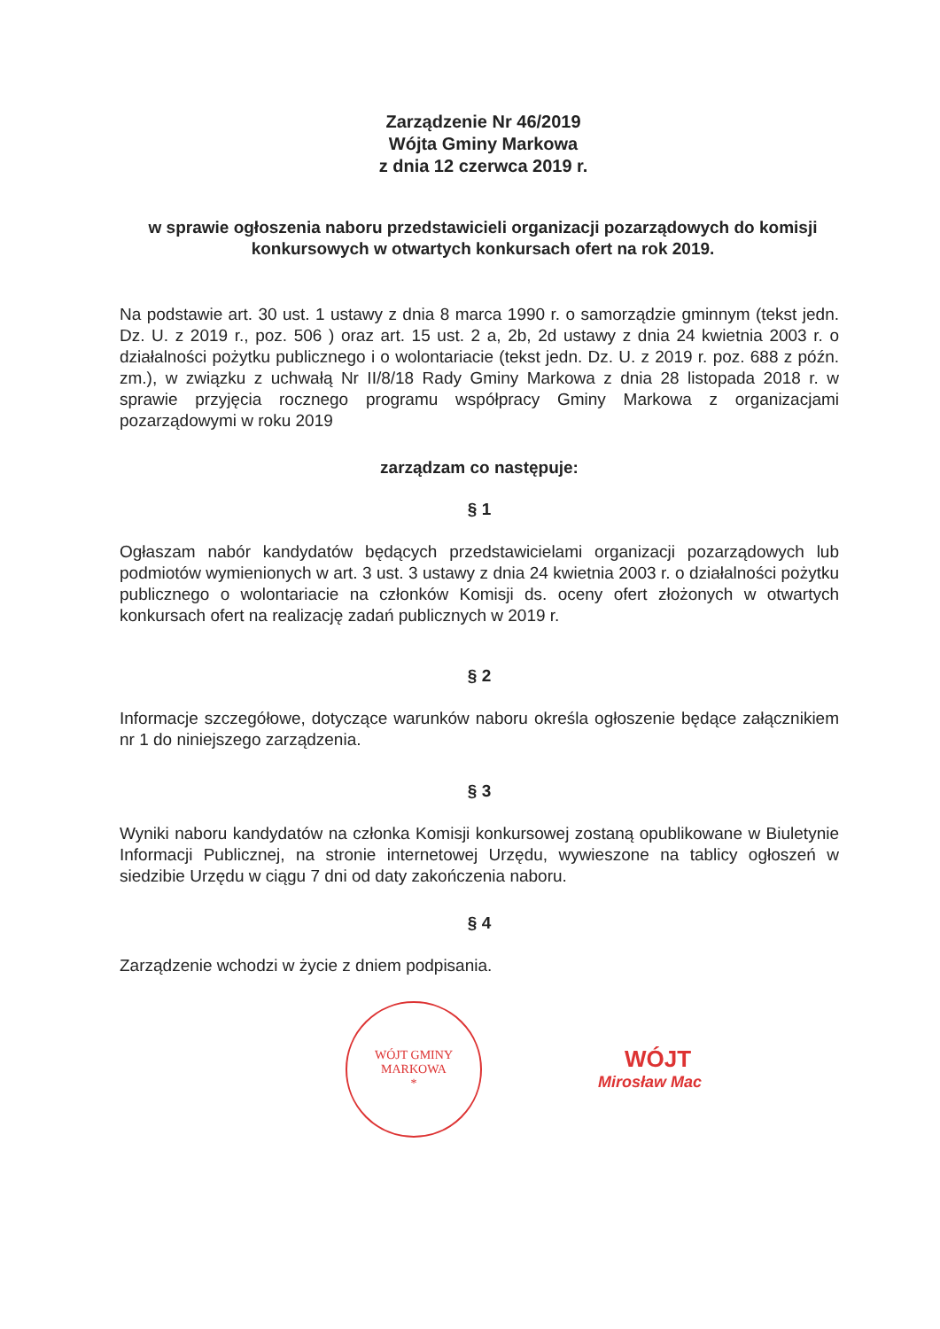Zarządzenie Nr 46/2019
Wójta Gminy Markowa
z dnia 12 czerwca 2019 r.
w sprawie ogłoszenia naboru przedstawicieli organizacji pozarządowych do komisji konkursowych w otwartych konkursach ofert na rok 2019.
Na podstawie art. 30 ust. 1 ustawy z dnia 8 marca 1990 r. o samorządzie gminnym (tekst jedn. Dz. U. z 2019 r., poz. 506 ) oraz art. 15 ust. 2 a, 2b, 2d ustawy z dnia 24 kwietnia 2003 r. o działalności pożytku publicznego i o wolontariacie (tekst jedn. Dz. U. z 2019 r. poz. 688 z późn. zm.), w związku z uchwałą Nr II/8/18 Rady Gminy Markowa z dnia 28 listopada 2018 r. w sprawie przyjęcia rocznego programu współpracy Gminy Markowa z organizacjami pozarządowymi w roku 2019
zarządzam co następuje:
§ 1
Ogłaszam nabór kandydatów będących przedstawicielami organizacji pozarządowych lub podmiotów wymienionych w art. 3 ust. 3 ustawy z dnia 24 kwietnia 2003 r. o działalności pożytku publicznego o wolontariacie na członków Komisji ds. oceny ofert złożonych w otwartych konkursach ofert na realizację zadań publicznych w 2019 r.
§ 2
Informacje szczegółowe, dotyczące warunków naboru określa ogłoszenie będące załącznikiem nr 1 do niniejszego zarządzenia.
§ 3
Wyniki naboru kandydatów na członka Komisji konkursowej zostaną opublikowane w Biuletynie Informacji Publicznej, na stronie internetowej Urzędu, wywieszone na tablicy ogłoszeń w siedzibie Urzędu w ciągu 7 dni od daty zakończenia naboru.
§ 4
Zarządzenie wchodzi w życie z dniem podpisania.
WÓJT GMINY MARKOWA
*
WÓJT
Mirosław Mac